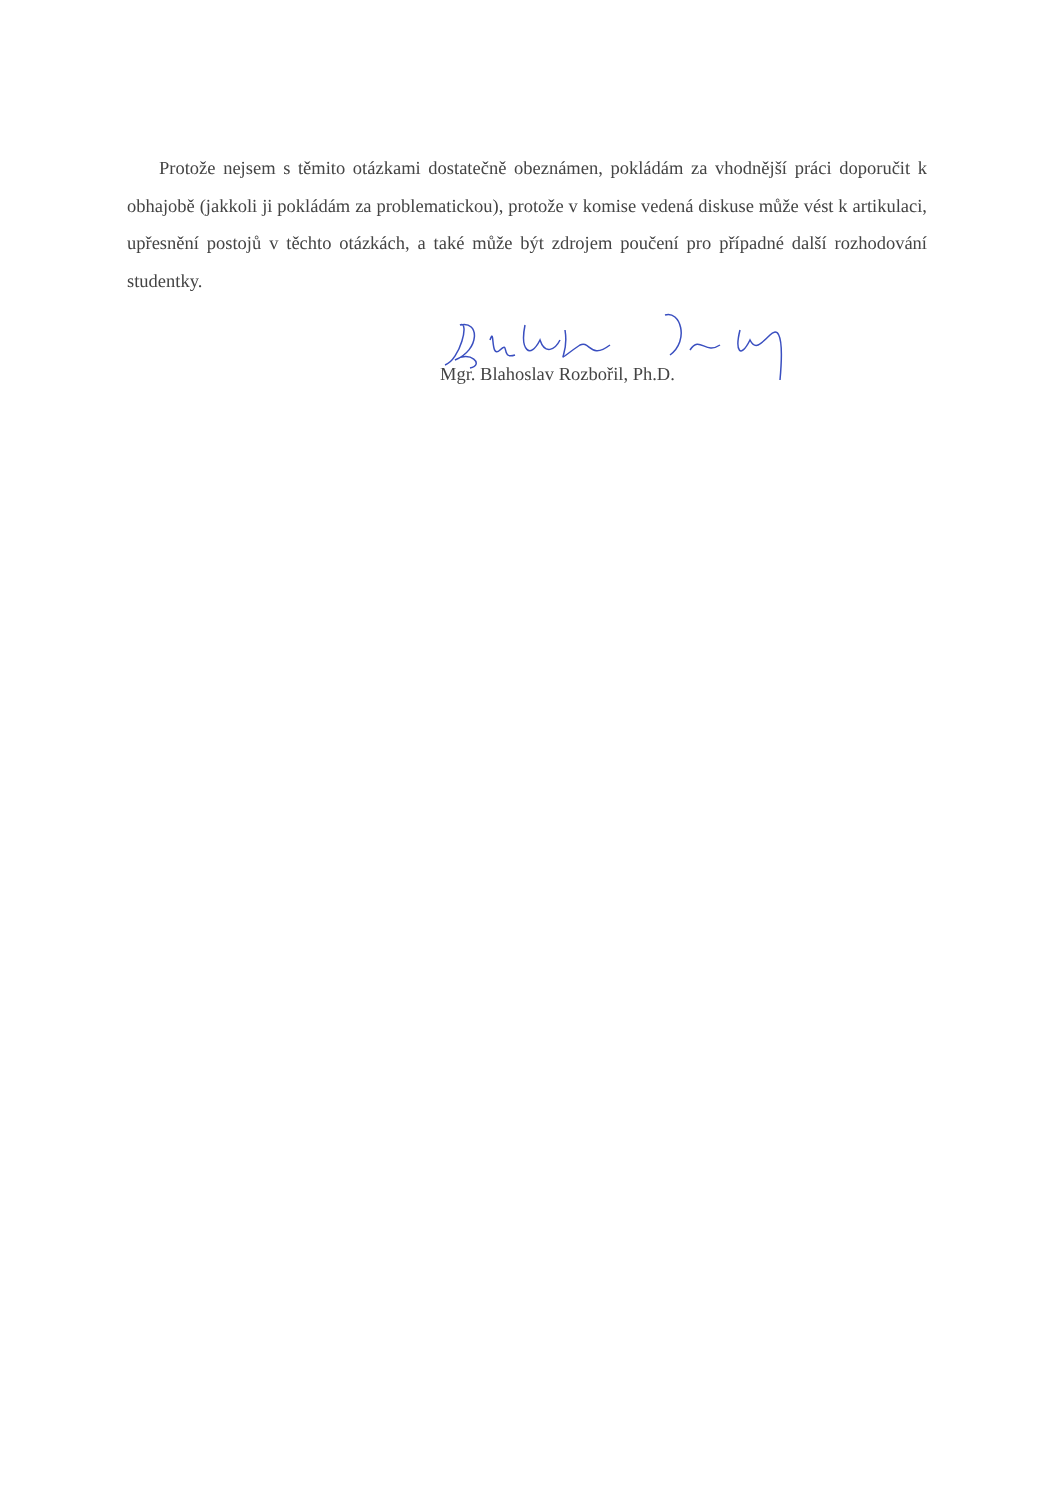Protože nejsem s těmito otázkami dostatečně obeznámen, pokládám za vhodnější práci doporučit k obhajobě (jakkoli ji pokládám za problematickou), protože v komise vedená diskuse může vést k artikulaci, upřesnění postojů v těchto otázkách, a také může být zdrojem poučení pro případné další rozhodování studentky.
Mgr. Blahoslav Rozbořil, Ph.D.